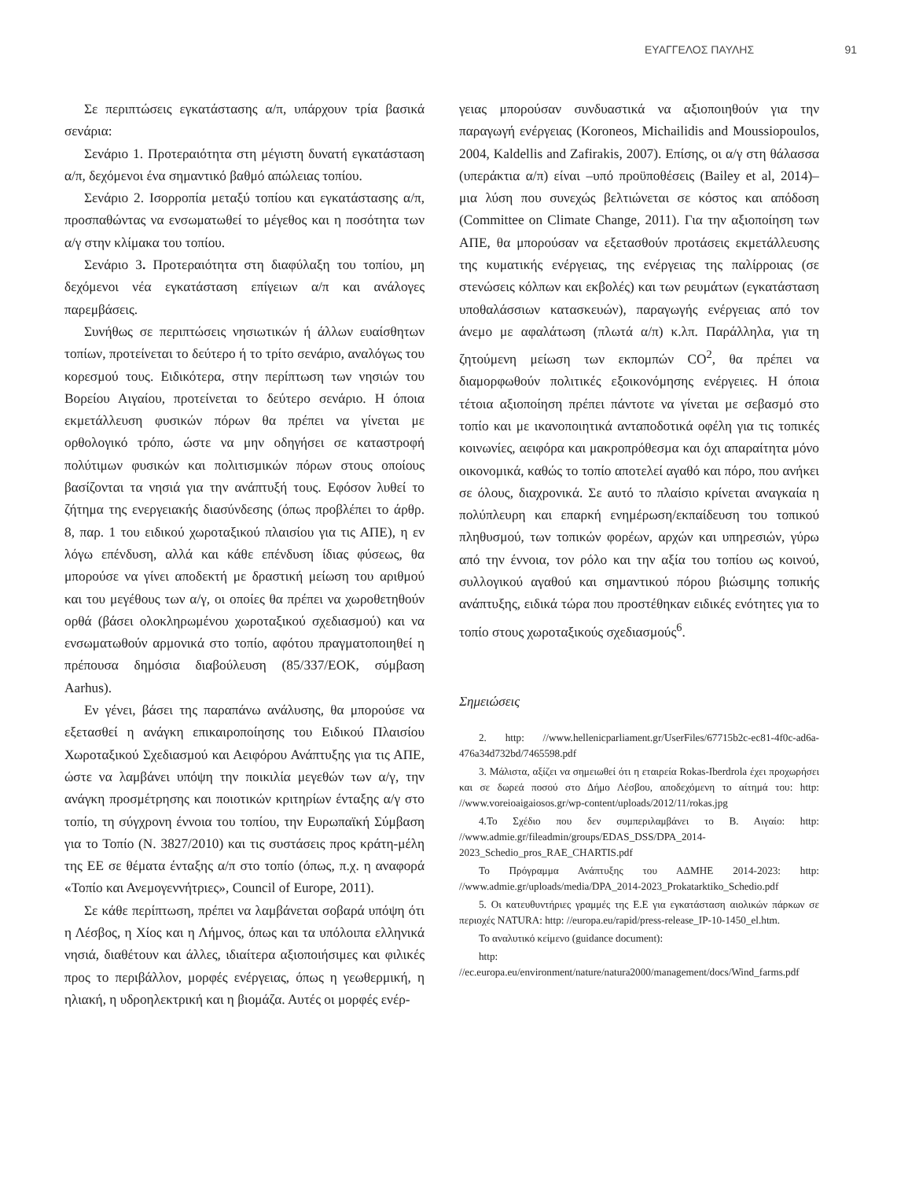ΕΥΑΓΓΕΛΟΣ ΠΑΥΛΗΣ 91
Σε περιπτώσεις εγκατάστασης α/π, υπάρχουν τρία βασικά σενάρια:
Σενάριο 1. Προτεραιότητα στη μέγιστη δυνατή εγκατάσταση α/π, δεχόμενοι ένα σημαντικό βαθμό απώλειας τοπίου.
Σενάριο 2. Ισορροπία μεταξύ τοπίου και εγκατάστασης α/π, προσπαθώντας να ενσωματωθεί το μέγεθος και η ποσότητα των α/γ στην κλίμακα του τοπίου.
Σενάριο 3. Προτεραιότητα στη διαφύλαξη του τοπίου, μη δεχόμενοι νέα εγκατάσταση επίγειων α/π και ανάλογες παρεμβάσεις.
Συνήθως σε περιπτώσεις νησιωτικών ή άλλων ευαίσθητων τοπίων, προτείνεται το δεύτερο ή το τρίτο σενάριο, αναλόγως του κορεσμού τους. Ειδικότερα, στην περίπτωση των νησιών του Βορείου Αιγαίου, προτείνεται το δεύτερο σενάριο. Η όποια εκμετάλλευση φυσικών πόρων θα πρέπει να γίνεται με ορθολογικό τρόπο, ώστε να μην οδηγήσει σε καταστροφή πολύτιμων φυσικών και πολιτισμικών πόρων στους οποίους βασίζονται τα νησιά για την ανάπτυξή τους. Εφόσον λυθεί το ζήτημα της ενεργειακής διασύνδεσης (όπως προβλέπει το άρθρ. 8, παρ. 1 του ειδικού χωροταξικού πλαισίου για τις ΑΠΕ), η εν λόγω επένδυση, αλλά και κάθε επένδυση ίδιας φύσεως, θα μπορούσε να γίνει αποδεκτή με δραστική μείωση του αριθμού και του μεγέθους των α/γ, οι οποίες θα πρέπει να χωροθετηθούν ορθά (βάσει ολοκληρωμένου χωροταξικού σχεδιασμού) και να ενσωματωθούν αρμονικά στο τοπίο, αφότου πραγματοποιηθεί η πρέπουσα δημόσια διαβούλευση (85/337/ΕΟΚ, σύμβαση Aarhus).
Εν γένει, βάσει της παραπάνω ανάλυσης, θα μπορούσε να εξετασθεί η ανάγκη επικαιροποίησης του Ειδικού Πλαισίου Χωροταξικού Σχεδιασμού και Αειφόρου Ανάπτυξης για τις ΑΠΕ, ώστε να λαμβάνει υπόψη την ποικιλία μεγεθών των α/γ, την ανάγκη προσμέτρησης και ποιοτικών κριτηρίων ένταξης α/γ στο τοπίο, τη σύγχρονη έννοια του τοπίου, την Ευρωπαϊκή Σύμβαση για το Τοπίο (Ν. 3827/2010) και τις συστάσεις προς κράτη-μέλη της ΕΕ σε θέματα ένταξης α/π στο τοπίο (όπως, π.χ. η αναφορά «Τοπίο και Ανεμογεννήτριες», Council of Europe, 2011).
Σε κάθε περίπτωση, πρέπει να λαμβάνεται σοβαρά υπόψη ότι η Λέσβος, η Χίος και η Λήμνος, όπως και τα υπόλοιπα ελληνικά νησιά, διαθέτουν και άλλες, ιδιαίτερα αξιοποιήσιμες και φιλικές προς το περιβάλλον, μορφές ενέργειας, όπως η γεωθερμική, η ηλιακή, η υδροηλεκτρική και η βιομάζα. Αυτές οι μορφές ενέρ-
γειας μπορούσαν συνδυαστικά να αξιοποιηθούν για την παραγωγή ενέργειας (Koroneos, Michailidis and Moussiopoulos, 2004, Kaldellis and Zafirakis, 2007). Επίσης, οι α/γ στη θάλασσα (υπεράκτια α/π) είναι –υπό προϋποθέσεις (Bailey et al, 2014)– μια λύση που συνεχώς βελτιώνεται σε κόστος και απόδοση (Committee on Climate Change, 2011). Για την αξιοποίηση των ΑΠΕ, θα μπορούσαν να εξετασθούν προτάσεις εκμετάλλευσης της κυματικής ενέργειας, της ενέργειας της παλίρροιας (σε στενώσεις κόλπων και εκβολές) και των ρευμάτων (εγκατάσταση υποθαλάσσιων κατασκευών), παραγωγής ενέργειας από τον άνεμο με αφαλάτωση (πλωτά α/π) κ.λπ. Παράλληλα, για τη ζητούμενη μείωση των εκπομπών CO<sup>2</sup>, θα πρέπει να διαμορφωθούν πολιτικές εξοικονόμησης ενέργειες. Η όποια τέτοια αξιοποίηση πρέπει πάντοτε να γίνεται με σεβασμό στο τοπίο και με ικανοποιητικά ανταποδοτικά οφέλη για τις τοπικές κοινωνίες, αειφόρα και μακροπρόθεσμα και όχι απαραίτητα μόνο οικονομικά, καθώς το τοπίο αποτελεί αγαθό και πόρο, που ανήκει σε όλους, διαχρονικά. Σε αυτό το πλαίσιο κρίνεται αναγκαία η πολύπλευρη και επαρκή ενημέρωση/εκπαίδευση του τοπικού πληθυσμού, των τοπικών φορέων, αρχών και υπηρεσιών, γύρω από την έννοια, τον ρόλο και την αξία του τοπίου ως κοινού, συλλογικού αγαθού και σημαντικού πόρου βιώσιμης τοπικής ανάπτυξης, ειδικά τώρα που προστέθηκαν ειδικές ενότητες για το τοπίο στους χωροταξικούς σχεδιασμούς<sup>6</sup>.
Σημειώσεις
2. http: //www.hellenicparliament.gr/UserFiles/67715b2c-ec81-4f0c-ad6a-476a34d732bd/7465598.pdf
3. Μάλιστα, αξίζει να σημειωθεί ότι η εταιρεία Rokas-Iberdrola έχει προχωρήσει και σε δωρεά ποσού στο Δήμο Λέσβου, αποδεχόμενη το αίτημά του: http: //www.voreioaigaiosos.gr/wp-content/uploads/2012/11/rokas.jpg
4.Το Σχέδιο που δεν συμπεριλαμβάνει το Β. Αιγαίο: http: //www.admie.gr/fileadmin/groups/EDAS_DSS/DPA_2014-2023_Schedio_pros_RAE_CHARTIS.pdf
Το Πρόγραμμα Ανάπτυξης του ΑΔΜΗΕ 2014-2023: http: //www.admie.gr/uploads/media/DPA_2014-2023_Prokatarktiko_Schedio.pdf
5. Οι κατευθυντήριες γραμμές της Ε.Ε για εγκατάσταση αιολικών πάρκων σε περιοχές NATURA: http: //europa.eu/rapid/press-release_IP-10-1450_el.htm.
Το αναλυτικό κείμενο (guidance document):
http: //ec.europa.eu/environment/nature/natura2000/management/docs/Wind_farms.pdf